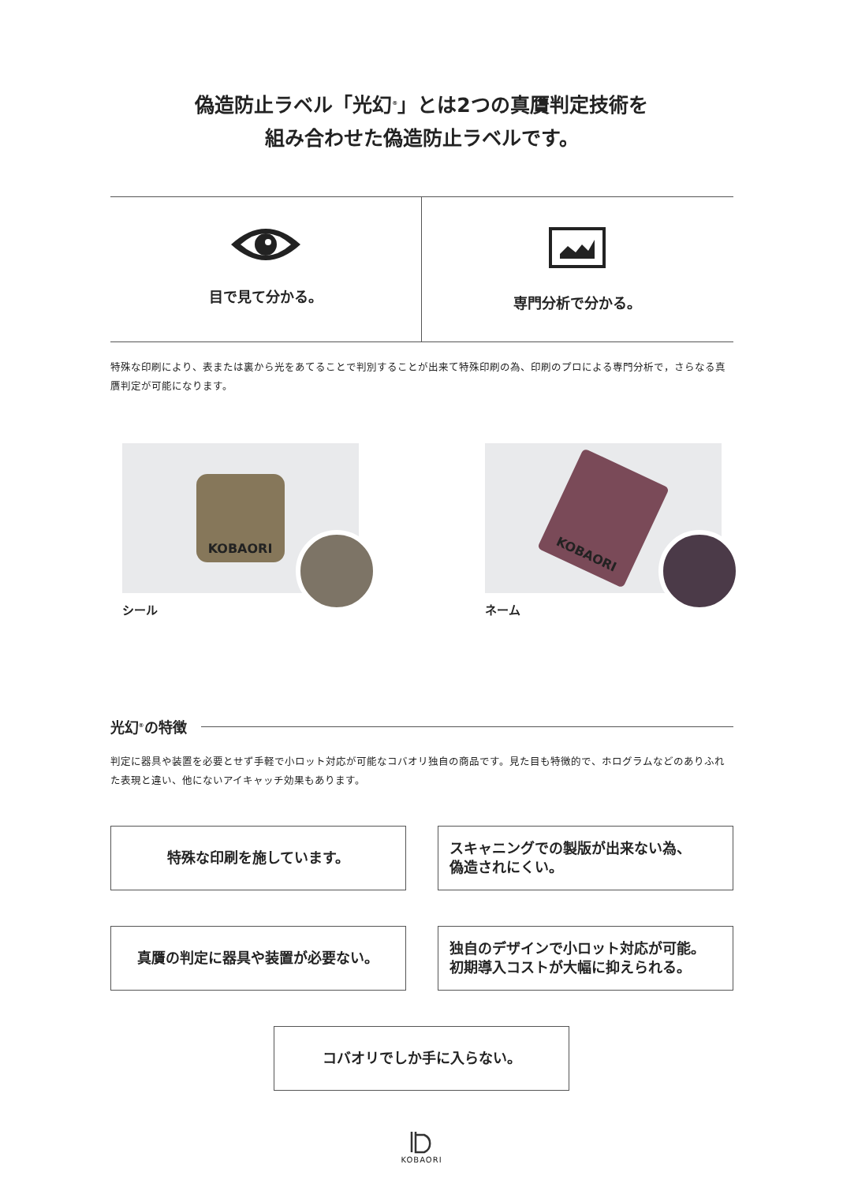偽造防止ラベル「光幻<sup>®</sup>」とは2つの真贋判定技術を
組み合わせた偽造防止ラベルです。
目で見て分かる。 専門分析で分かる。
特殊な印刷により、表または裏から光をあてることで判別することが出来て特殊印刷の為、印刷のプロによる専門分析で，さらなる真贋判定が可能になります。
KOBAORI
シール
KOBAORI
ネーム
光幻<sup>®</sup>の特徴
判定に器具や装置を必要とせず手軽で小ロット対応が可能なコバオリ独自の商品です。見た目も特徴的で、ホログラムなどのありふれた表現と違い、他にないアイキャッチ効果もあります。
特殊な印刷を施しています。
スキャニングでの製版が出来ない為、
偽造されにくい。
真贋の判定に器具や装置が必要ない。
独自のデザインで小ロット対応が可能。
初期導入コストが大幅に抑えられる。
コバオリでしか手に入らない。
KOBAORI